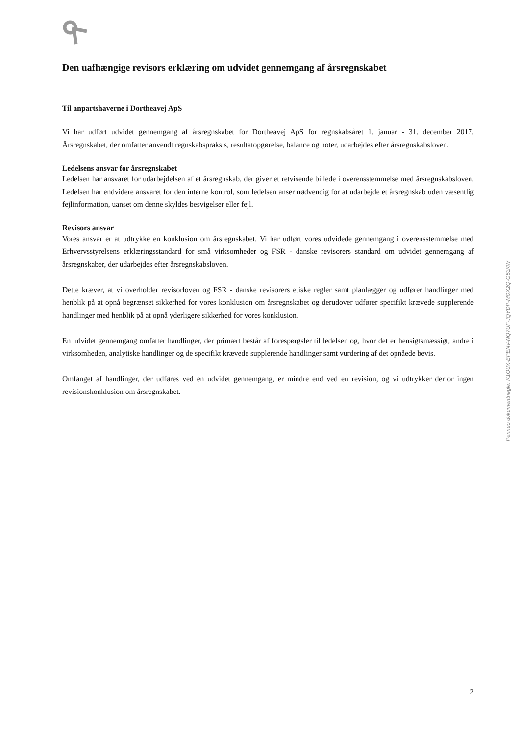Den uafhængige revisors erklæring om udvidet gennemgang af årsregnskabet
Til anpartshaverne i Dortheavej ApS
Vi har udført udvidet gennemgang af årsregnskabet for Dortheavej ApS for regnskabsåret 1. januar - 31. december 2017. Årsregnskabet, der omfatter anvendt regnskabspraksis, resultatopgørelse, balance og noter, udarbejdes efter årsregnskabsloven.
Ledelsens ansvar for årsregnskabet
Ledelsen har ansvaret for udarbejdelsen af et årsregnskab, der giver et retvisende billede i overensstemmelse med årsregnskabsloven. Ledelsen har endvidere ansvaret for den interne kontrol, som ledelsen anser nødvendig for at udarbejde et årsregnskab uden væsentlig fejlinformation, uanset om denne skyldes besvigelser eller fejl.
Revisors ansvar
Vores ansvar er at udtrykke en konklusion om årsregnskabet. Vi har udført vores udvidede gennemgang i overensstemmelse med Erhvervsstyrelsens erklæringsstandard for små virksomheder og FSR - danske revisorers standard om udvidet gennemgang af årsregnskaber, der udarbejdes efter årsregnskabsloven.
Dette kræver, at vi overholder revisorloven og FSR - danske revisorers etiske regler samt planlægger og udfører handlinger med henblik på at opnå begrænset sikkerhed for vores konklusion om årsregnskabet og derudover udfører specifikt krævede supplerende handlinger med henblik på at opnå yderligere sikkerhed for vores konklusion.
En udvidet gennemgang omfatter handlinger, der primært består af forespørgsler til ledelsen og, hvor det er hensigtsmæssigt, andre i virksomheden, analytiske handlinger og de specifikt krævede supplerende handlinger samt vurdering af det opnåede bevis.
Omfanget af handlinger, der udføres ved en udvidet gennemgang, er mindre end ved en revision, og vi udtrykker derfor ingen revisionskonklusion om årsregnskabet.
Penneo dokumentnøgle: K1OUX-EPENV-NQ7UF-JQYDP-MOX2Q-G53KW
2